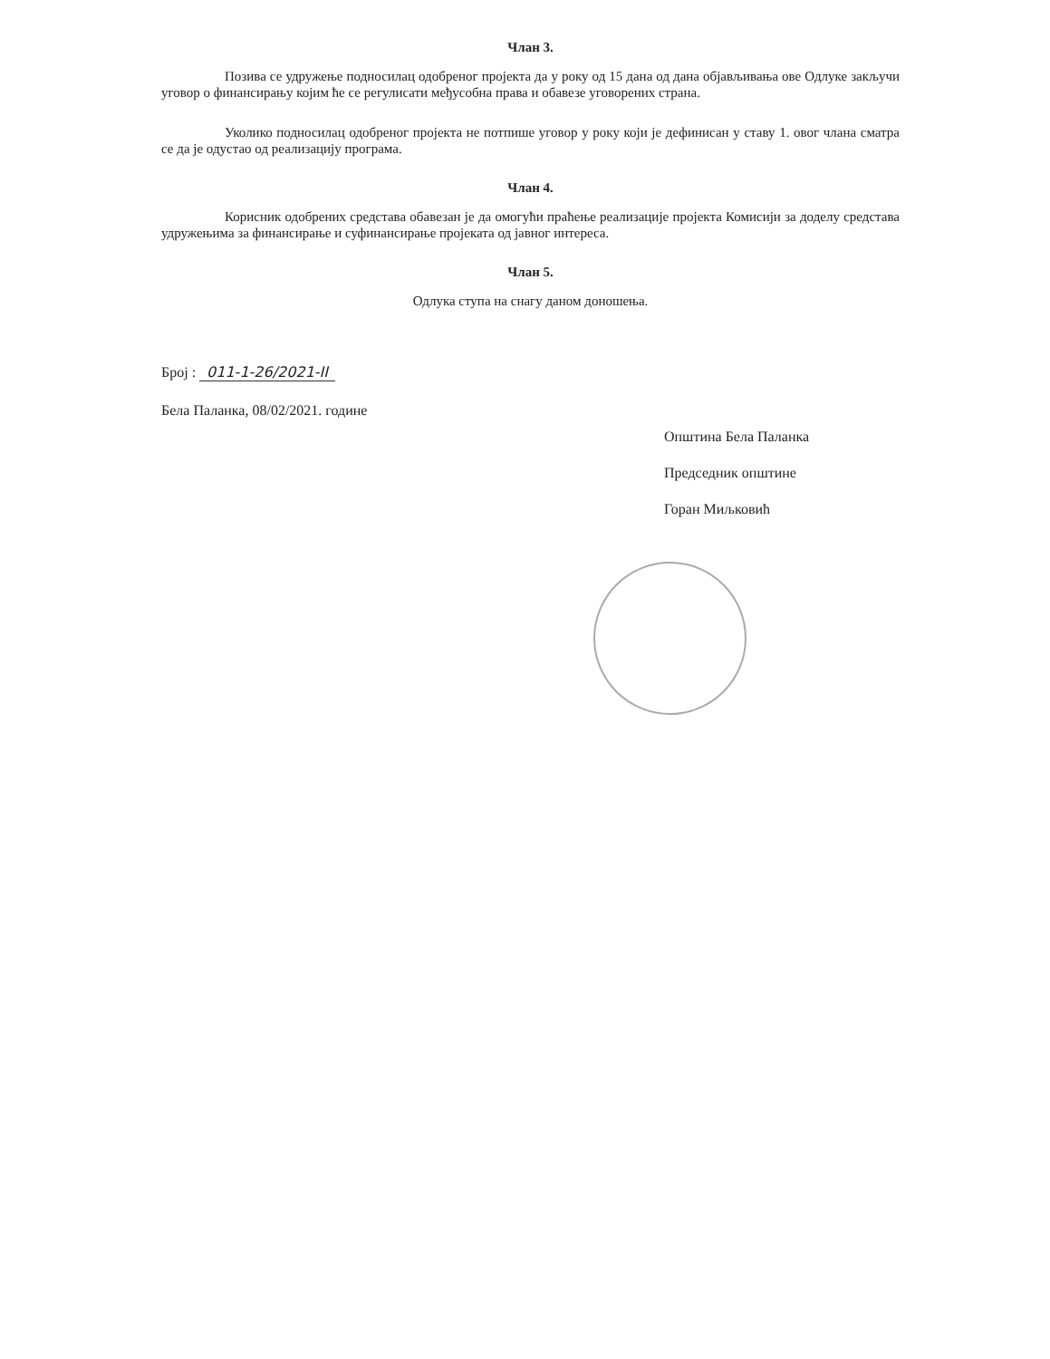Члан 3.
Позива се удружење подносилац одобреног пројекта да у року од 15 дана од дана објављивања ове Одлуке закључи уговор о финансирању којим ће се регулисати међусобна права и обавезе уговорених страна.
Уколико подносилац одобреног пројекта не потпише уговор у року који је дефинисан у ставу 1. овог члана сматра се да је одустао од реализацију програма.
Члан 4.
Корисник одобрених средстава обавезан је да омогући праћење реализације пројекта Комисији за доделу средстава удружењима за финансирање и суфинансирање пројеката од јавног интереса.
Члан 5.
Одлука ступа на снагу даном доношења.
Број : 011-1-26/2021-II
Бела Паланка, 08/02/2021. године
Општина Бела Паланка
Председник општине
Горан Миљковић